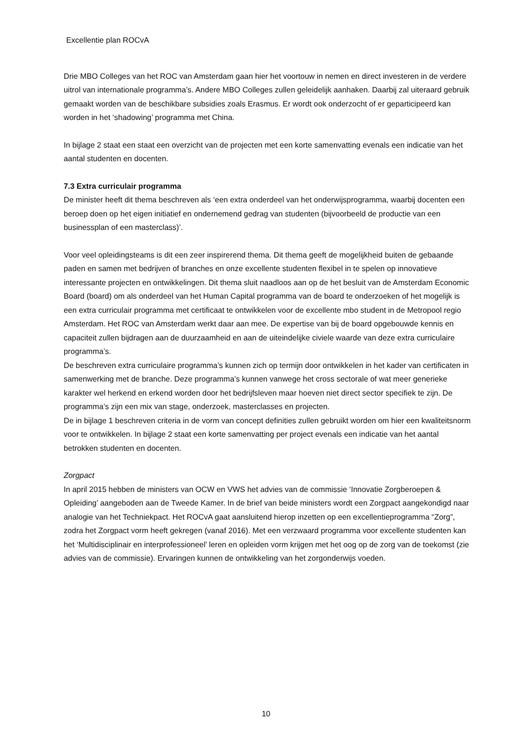Excellentie plan ROCvA
Drie MBO Colleges van het ROC van Amsterdam gaan hier het voortouw in nemen en direct investeren in de verdere uitrol van internationale programma’s. Andere MBO Colleges zullen geleidelijk aanhaken. Daarbij zal uiteraard gebruik gemaakt worden van de beschikbare subsidies zoals Erasmus. Er wordt ook onderzocht of er geparticipeerd kan worden in het ‘shadowing’ programma met China.
In bijlage 2 staat een staat een overzicht van de projecten met een korte samenvatting evenals een indicatie van het aantal studenten en docenten.
7.3 Extra curriculair programma
De minister heeft dit thema beschreven als ‘een extra onderdeel van het onderwijsprogramma, waarbij docenten een beroep doen op het eigen initiatief en ondernemend gedrag van studenten (bijvoorbeeld de productie van een businessplan of een masterclass)’.
Voor veel opleidingsteams is dit een zeer inspirerend thema. Dit thema geeft de mogelijkheid buiten de gebaande paden en samen met bedrijven of branches en onze excellente studenten flexibel in te spelen op innovatieve interessante projecten en ontwikkelingen. Dit thema sluit naadloos aan op de het besluit van de Amsterdam Economic Board (board) om als onderdeel van het Human Capital programma van de board te onderzoeken of het mogelijk is een extra curriculair programma met certificaat te ontwikkelen voor de excellente mbo student in de Metropool regio Amsterdam. Het ROC van Amsterdam werkt daar aan mee. De expertise van bij de board opgebouwde kennis en capaciteit zullen bijdragen aan de duurzaamheid en aan de uiteindelijke civiele waarde van deze extra curriculaire programma’s.
De beschreven extra curriculaire programma’s kunnen zich op termijn door ontwikkelen in het kader van certificaten in samenwerking met de branche. Deze programma’s kunnen vanwege het cross sectorale of wat meer generieke karakter wel herkend en erkend worden door het bedrijfsleven maar hoeven niet direct sector specifiek te zijn. De programma’s zijn een mix van stage, onderzoek, masterclasses en projecten.
De in bijlage 1 beschreven criteria in de vorm van concept definities zullen gebruikt worden om hier een kwaliteitsnorm voor te ontwikkelen. In bijlage 2 staat een korte samenvatting per project evenals een indicatie van het aantal betrokken studenten en docenten.
Zorgpact
In april 2015 hebben de ministers van OCW en VWS het advies van de commissie ‘Innovatie Zorgberoepen & Opleiding’ aangeboden aan de Tweede Kamer. In de brief van beide ministers wordt een Zorgpact aangekondigd naar analogie van het Techniekpact. Het ROCvA gaat aansluitend hierop inzetten op een excellentieprogramma “Zorg”, zodra het Zorgpact vorm heeft gekregen (vanaf 2016). Met een verzwaard programma voor excellente studenten kan het ‘Multidisciplinair en interprofessioneel’ leren en opleiden vorm krijgen met het oog op de zorg van de toekomst (zie advies van de commissie). Ervaringen kunnen de ontwikkeling van het zorgonderwijs voeden.
10